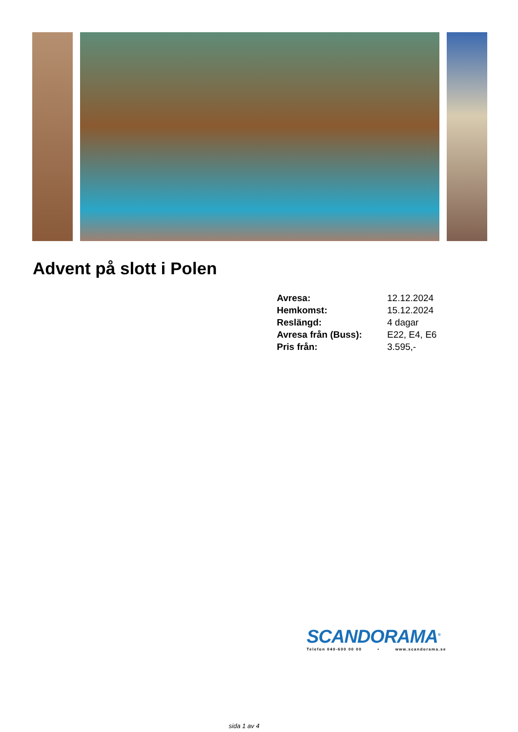Advent på slott i Polen
| Avresa: | 12.12.2024 |
| Hemkomst: | 15.12.2024 |
| Reslängd: | 4 dagar |
| Avresa från (Buss): | E22, E4, E6 |
| Pris från: | 3.595,- |
SCANDORAMA<sup>®</sup>
Telefon 040-600 00 00 • www.scandorama.se
sida 1 av 4